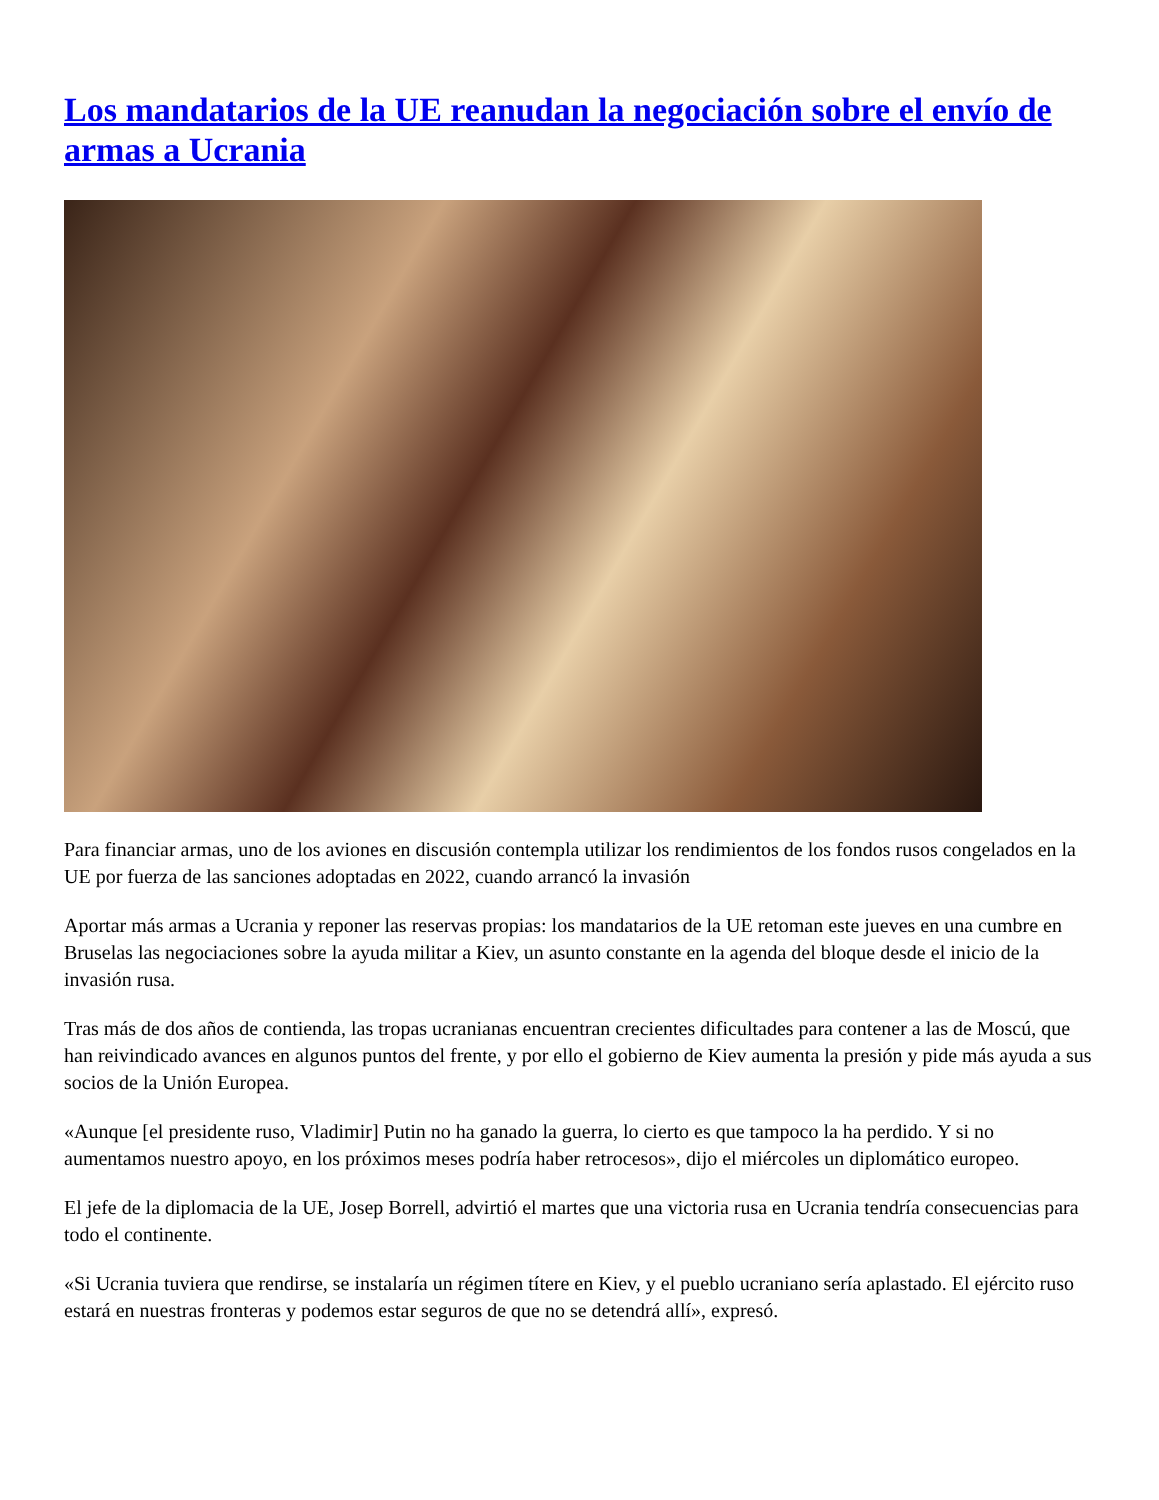Los mandatarios de la UE reanudan la negociación sobre el envío de armas a Ucrania
Para financiar armas, uno de los aviones en discusión contempla utilizar los rendimientos de los fondos rusos congelados en la UE por fuerza de las sanciones adoptadas en 2022, cuando arrancó la invasión
Aportar más armas a Ucrania y reponer las reservas propias: los mandatarios de la UE retoman este jueves en una cumbre en Bruselas las negociaciones sobre la ayuda militar a Kiev, un asunto constante en la agenda del bloque desde el inicio de la invasión rusa.
Tras más de dos años de contienda, las tropas ucranianas encuentran crecientes dificultades para contener a las de Moscú, que han reivindicado avances en algunos puntos del frente, y por ello el gobierno de Kiev aumenta la presión y pide más ayuda a sus socios de la Unión Europea.
«Aunque [el presidente ruso, Vladimir] Putin no ha ganado la guerra, lo cierto es que tampoco la ha perdido. Y si no aumentamos nuestro apoyo, en los próximos meses podría haber retrocesos», dijo el miércoles un diplomático europeo.
El jefe de la diplomacia de la UE, Josep Borrell, advirtió el martes que una victoria rusa en Ucrania tendría consecuencias para todo el continente.
«Si Ucrania tuviera que rendirse, se instalaría un régimen títere en Kiev, y el pueblo ucraniano sería aplastado. El ejército ruso estará en nuestras fronteras y podemos estar seguros de que no se detendrá allí», expresó.